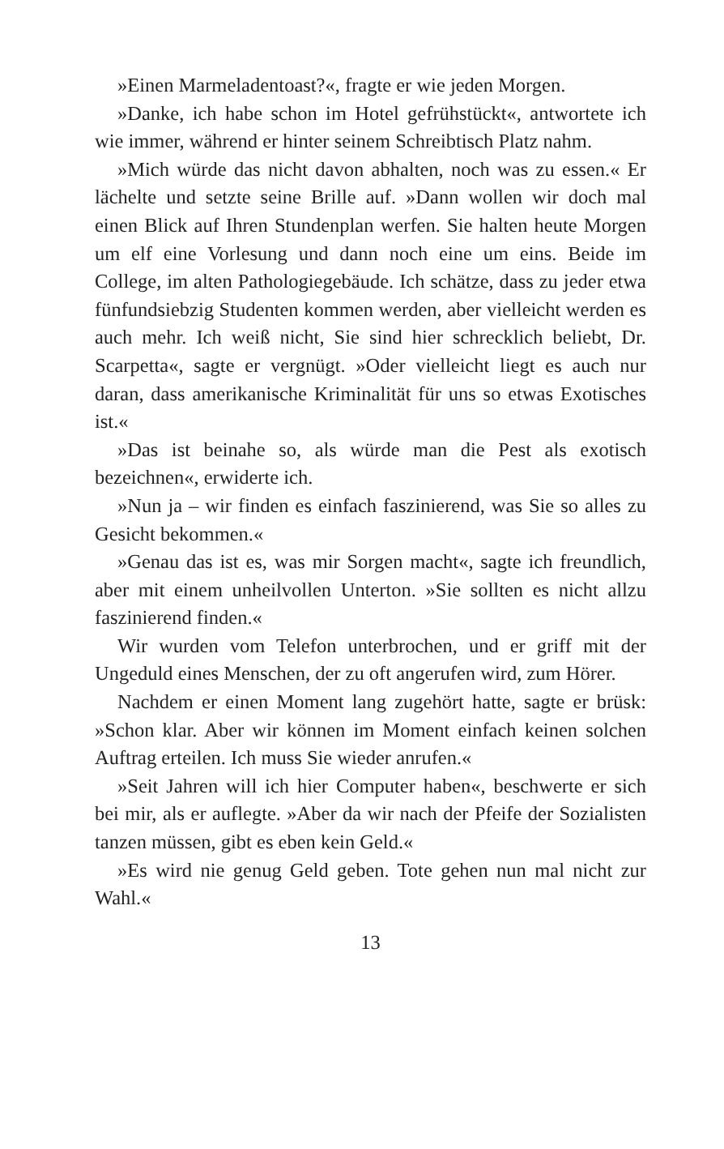»Einen Marmeladentoast?«, fragte er wie jeden Morgen.
»Danke, ich habe schon im Hotel gefrühstückt«, antwortete ich wie immer, während er hinter seinem Schreibtisch Platz nahm.
»Mich würde das nicht davon abhalten, noch was zu essen.« Er lächelte und setzte seine Brille auf. »Dann wollen wir doch mal einen Blick auf Ihren Stundenplan werfen. Sie halten heute Morgen um elf eine Vorlesung und dann noch eine um eins. Beide im College, im alten Pathologiegebäude. Ich schätze, dass zu jeder etwa fünfundsiebzig Studenten kommen werden, aber vielleicht werden es auch mehr. Ich weiß nicht, Sie sind hier schrecklich beliebt, Dr. Scarpetta«, sagte er vergnügt. »Oder vielleicht liegt es auch nur daran, dass amerikanische Kriminalität für uns so etwas Exotisches ist.«
»Das ist beinahe so, als würde man die Pest als exotisch bezeichnen«, erwiderte ich.
»Nun ja – wir finden es einfach faszinierend, was Sie so alles zu Gesicht bekommen.«
»Genau das ist es, was mir Sorgen macht«, sagte ich freundlich, aber mit einem unheilvollen Unterton. »Sie sollten es nicht allzu faszinierend finden.«
Wir wurden vom Telefon unterbrochen, und er griff mit der Ungeduld eines Menschen, der zu oft angerufen wird, zum Hörer.
Nachdem er einen Moment lang zugehört hatte, sagte er brüsk: »Schon klar. Aber wir können im Moment einfach keinen solchen Auftrag erteilen. Ich muss Sie wieder anrufen.«
»Seit Jahren will ich hier Computer haben«, beschwerte er sich bei mir, als er auflegte. »Aber da wir nach der Pfeife der Sozialisten tanzen müssen, gibt es eben kein Geld.«
»Es wird nie genug Geld geben. Tote gehen nun mal nicht zur Wahl.«
13